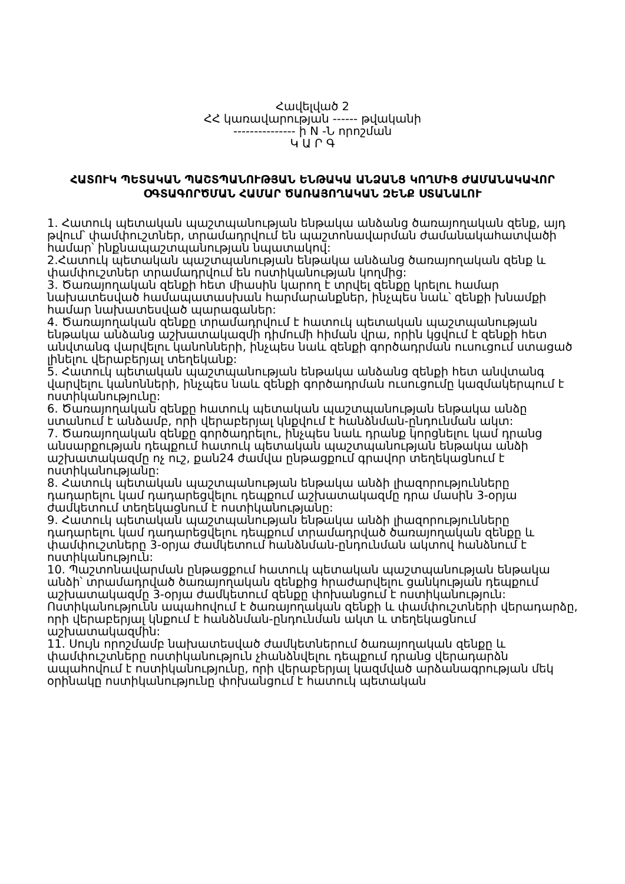Հավելված 2
ՀՀ կառավարության ------ թվականի
--------------- ի N -Ն որոշման
Կ Ա Ր Գ
ՀԱՏՈՒԿ ՊԵՏԱԿԱՆ ՊԱՇՏՊԱՆՈՒԹՅԱՆ ԵՆԹԱԿԱ ԱՆՁԱՆՑ ԿՈՂՄԻՑ ԺԱՄԱՆԱԿԱՎՈՐ ՕԳՏԱԳՈՐԾՄԱՆ ՀԱՄԱՐ ԾԱՌԱՅՈՂԱԿԱՆ ԶԵՆՔ ՍՏԱՆԱԼՈՒ
1. Հատուկ պետական պաշտպանության ենթակա անձանց ծառայողական զենք, այդ թվում՝ փամփուշտներ, տրամադրվում են պաշտոնավարման ժամանակահատվածի համար՝ ինքնապաշտպանության նպատակով:
2.Հատուկ պետական պաշտպանության ենթակա անձանց ծառայողական զենք և փամփուշտներ տրամադրվում են ոստիկանության կողմից:
3. Ծառայողական զենքի հետ միասին կարող է տրվել զենքը կրելու համար նախատեսված համապատասխան հարմարանքներ, ինչպես նաև՝ զենքի խնամքի համար նախատեսված պարագաներ:
4. Ծառայողական զենքը տրամադրվում է հատուկ պետական պաշտպանության ենթակա անձանց աշխատակազմի դիմումի հիման վրա, որին կցվում է զենքի հետ անվտանգ վարվելու կանոնների, ինչպես նաև զենքի գործադրման ուսուցում ստացած լինելու վերաբերյալ տեղեկանք:
5. Հատուկ պետական պաշտպանության ենթակա անձանց զենքի հետ անվտանգ վարվելու կանոնների, ինչպես նաև զենքի գործադրման ուսուցումը կազմակերպում է ոստիկանությունը:
6. Ծառայողական զենքը հատուկ պետական պաշտպանության ենթակա անձը ստանում է անձամբ, որի վերաբերյալ կնքվում է հանձնման-ընդունման ակտ:
7. Ծառայողական զենքը գործադրելու, ինչպես նաև դրանք կորցնելու կամ դրանց անսարքության դեպքում հատուկ պետական պաշտպանության ենթակա անձի աշխատակազմը ոչ ուշ, քան24 ժամվա ընթացքում գրավոր տեղեկացնում է ոստիկանությանը:
8. Հատուկ պետական պաշտպանության ենթակա անձի լիազորությունները դադարելու կամ դադարեցվելու դեպքում աշխատակազմը դրա մասին 3-օրյա ժամկետում տեղեկացնում է ոստիկանությանը:
9. Հատուկ պետական պաշտպանության ենթակա անձի լիազորությունները դադարելու կամ դադարեցվելու դեպքում տրամադրված ծառայողական զենքը և փամփուշտները 3-օրյա ժամկետում հանձնման-ընդունման ակտով հանձնում է ոստիկանություն:
10. Պաշտոնավարման ընթացքում հատուկ պետական պաշտպանության ենթակա անձի՝ տրամադրված ծառայողական զենքից հրաժարվելու ցանկության դեպքում աշխատակազմը 3-օրյա ժամկետում զենքը փոխանցում է ոստիկանություն: Ոստիկանությունն ապահովում է ծառայողական զենքի և փամփուշտների վերադարձը, որի վերաբերյալ կնքում է հանձնման-ընդունման ակտ և տեղեկացնում աշխատակազմին:
11. Սույն որոշմամբ նախատեսված ժամկետներում ծառայողական զենքը և փամփուշտները ոստիկանություն չհանձնվելու դեպքում դրանց վերադարձն ապահովում է ոստիկանությունը, որի վերաբերյալ կազմված արձանագրության մեկ օրինակը ոստիկանությունը փոխանցում է հատուկ պետական